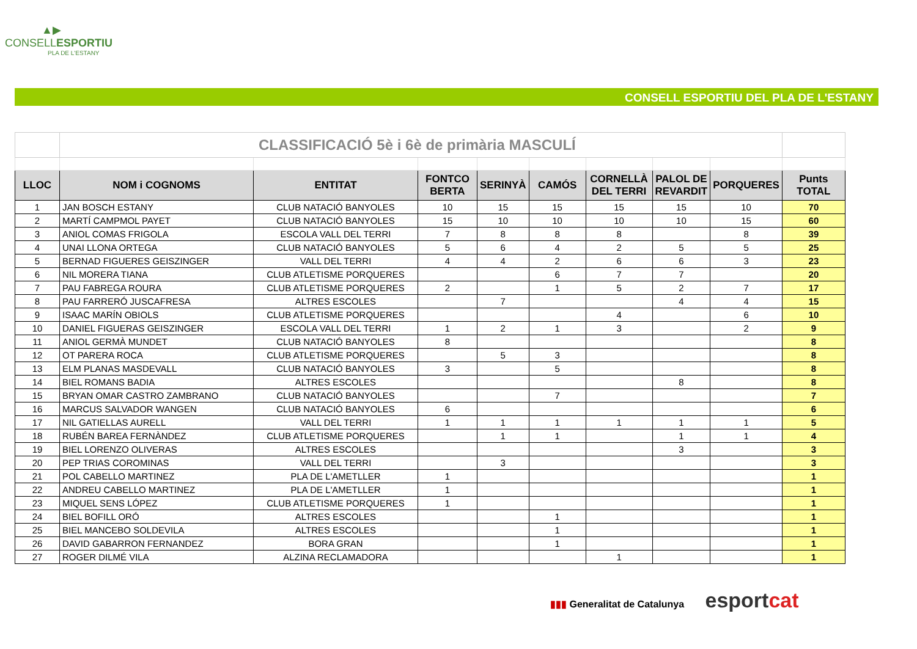▲▶
CONSELLESPORTIU
PLA DE L'ESTANY
CONSELL ESPORTIU DEL PLA DE L'ESTANY
| | CLASSIFICACIÓ 5è i 6è de primària MASCULÍ | | | | | | | | |
| LLOC | NOM i COGNOMS | ENTITAT | FONTCO BERTA | SERINYÀ | CAMÓS | CORNELLÀ DEL TERRI | PALOL DE REVARDIT | PORQUERES | Punts TOTAL |
| 1 | JAN BOSCH ESTANY | CLUB NATACIÓ BANYOLES | 10 | 15 | 15 | 15 | 15 | 10 | 70 |
| 2 | MARTÍ CAMPMOL PAYET | CLUB NATACIÓ BANYOLES | 15 | 10 | 10 | 10 | 10 | 15 | 60 |
| 3 | ANIOL COMAS FRIGOLA | ESCOLA VALL DEL TERRI | 7 | 8 | 8 | 8 | | 8 | 39 |
| 4 | UNAI LLONA ORTEGA | CLUB NATACIÓ BANYOLES | 5 | 6 | 4 | 2 | 5 | 5 | 25 |
| 5 | BERNAD FIGUERES GEISZINGER | VALL DEL TERRI | 4 | 4 | 2 | 6 | 6 | 3 | 23 |
| 6 | NIL MORERA TIANA | CLUB ATLETISME PORQUERES | | | 6 | 7 | 7 | | 20 |
| 7 | PAU FABREGA ROURA | CLUB ATLETISME PORQUERES | 2 | | 1 | 5 | 2 | 7 | 17 |
| 8 | PAU FARRERÓ JUSCAFRESA | ALTRES ESCOLES | | 7 | | | 4 | 4 | 15 |
| 9 | ISAAC MARÍN OBIOLS | CLUB ATLETISME PORQUERES | | | | 4 | | 6 | 10 |
| 10 | DANIEL FIGUERAS GEISZINGER | ESCOLA VALL DEL TERRI | 1 | 2 | 1 | 3 | | 2 | 9 |
| 11 | ANIOL GERMÀ MUNDET | CLUB NATACIÓ BANYOLES | 8 | | | | | | 8 |
| 12 | OT PARERA ROCA | CLUB ATLETISME PORQUERES | | 5 | 3 | | | | 8 |
| 13 | ELM PLANAS MASDEVALL | CLUB NATACIÓ BANYOLES | 3 | | 5 | | | | 8 |
| 14 | BIEL ROMANS BADIA | ALTRES ESCOLES | | | | | 8 | | 8 |
| 15 | BRYAN OMAR CASTRO ZAMBRANO | CLUB NATACIÓ BANYOLES | | | 7 | | | | 7 |
| 16 | MARCUS SALVADOR WANGEN | CLUB NATACIÓ BANYOLES | 6 | | | | | | 6 |
| 17 | NIL GATIELLAS AURELL | VALL DEL TERRI | 1 | 1 | 1 | 1 | 1 | 1 | 5 |
| 18 | RUBÉN BAREA FERNÀNDEZ | CLUB ATLETISME PORQUERES | | 1 | 1 | | 1 | 1 | 4 |
| 19 | BIEL LORENZO OLIVERAS | ALTRES ESCOLES | | | | | 3 | | 3 |
| 20 | PEP TRIAS COROMINAS | VALL DEL TERRI | | 3 | | | | | 3 |
| 21 | POL CABELLO MARTINEZ | PLA DE L'AMETLLER | 1 | | | | | | 1 |
| 22 | ANDREU CABELLO MARTINEZ | PLA DE L'AMETLLER | 1 | | | | | | 1 |
| 23 | MIQUEL SENS LÓPEZ | CLUB ATLETISME PORQUERES | 1 | | | | | | 1 |
| 24 | BIEL BOFILL ORÓ | ALTRES ESCOLES | | | 1 | | | | 1 |
| 25 | BIEL MANCEBO SOLDEVILA | ALTRES ESCOLES | | | 1 | | | | 1 |
| 26 | DAVID GABARRON FERNANDEZ | BORA GRAN | | | 1 | | | | 1 |
| 27 | ROGER DILMÉ VILA | ALZINA RECLAMADORA | | | | 1 | | | 1 |
▮▮▮ Generalitat de Catalunya esportcat